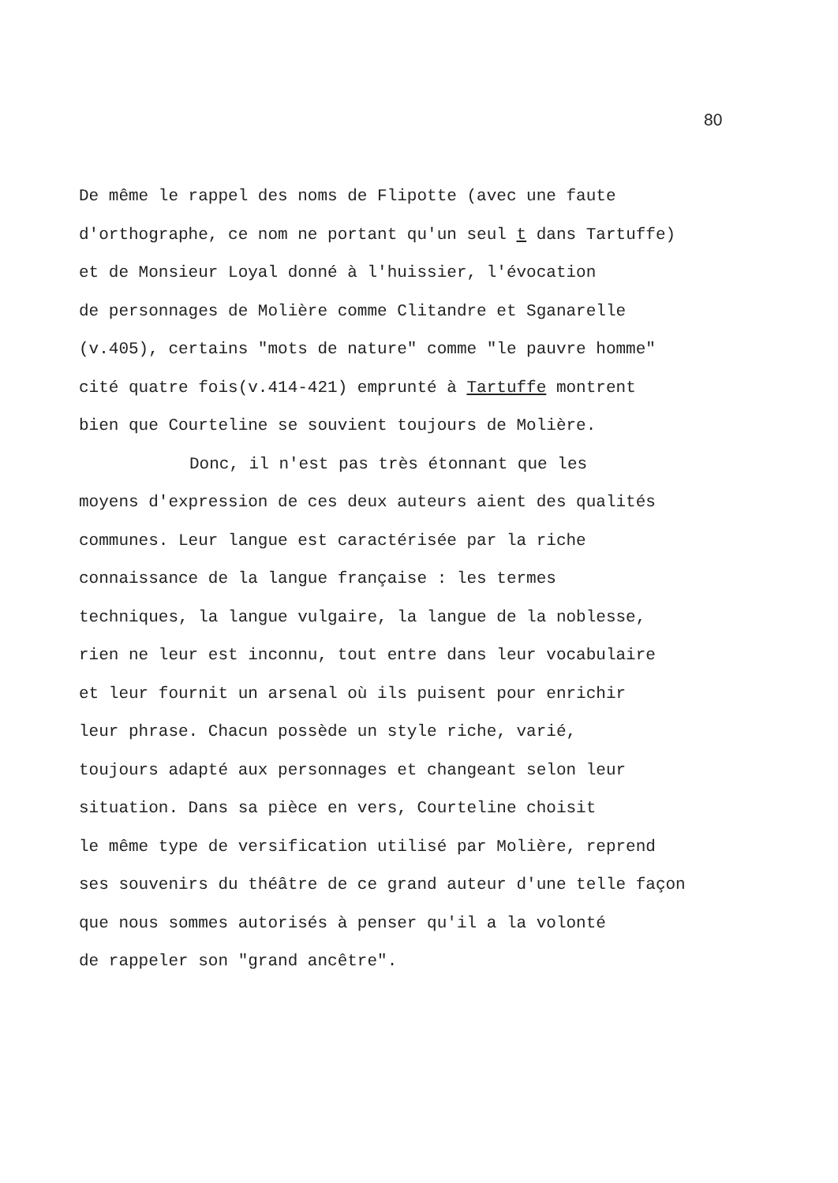80
De même le rappel des noms de Flipotte (avec une faute
d'orthographe, ce nom ne portant qu'un seul t dans Tartuffe)
et de Monsieur Loyal donné à l'huissier, l'évocation
de personnages de Molière comme Clitandre et Sganarelle
(v.405), certains "mots de nature" comme "le pauvre homme"
cité quatre fois(v.414-421) emprunté à Tartuffe montrent
bien que Courteline se souvient toujours de Molière.
Donc, il n'est pas très étonnant que les
moyens d'expression de ces deux auteurs aient des qualités
communes. Leur langue est caractérisée par la riche
connaissance de la langue française : les termes
techniques, la langue vulgaire, la langue de la noblesse,
rien ne leur est inconnu, tout entre dans leur vocabulaire
et leur fournit un arsenal où ils puisent pour enrichir
leur phrase. Chacun possède un style riche, varié,
toujours adapté aux personnages et changeant selon leur
situation. Dans sa pièce en vers, Courteline choisit
le même type de versification utilisé par Molière, reprend
ses souvenirs du théâtre de ce grand auteur d'une telle façon
que nous sommes autorisés à penser qu'il a la volonté
de rappeler son "grand ancêtre".